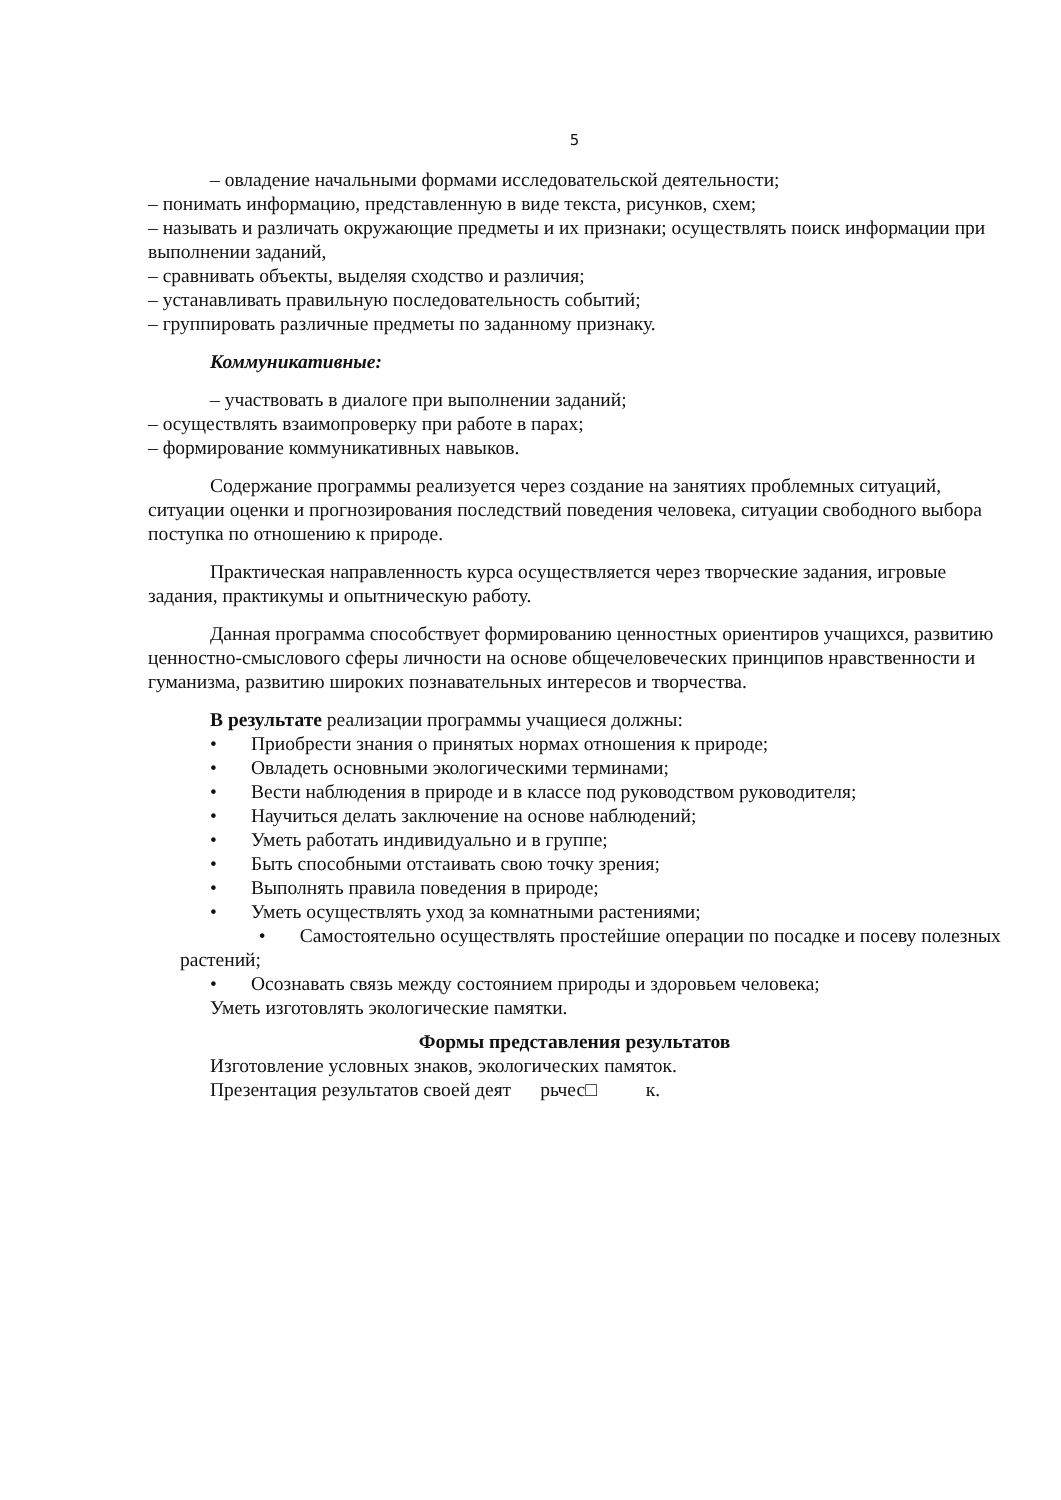5
– овладение начальными формами исследовательской деятельности;
– понимать информацию, представленную в виде текста, рисунков, схем;
– называть и различать окружающие предметы и их признаки; осуществлять поиск информации при выполнении заданий,
– сравнивать объекты, выделяя сходство и различия;
– устанавливать правильную последовательность событий;
– группировать различные предметы по заданному признаку.
Коммуникативные:
– участвовать в диалоге при выполнении заданий;
– осуществлять взаимопроверку при работе в парах;
– формирование коммуникативных навыков.
Содержание программы реализуется через создание на занятиях проблемных ситуаций, ситуации оценки и прогнозирования последствий поведения человека, ситуации свободного выбора поступка по отношению к природе.
Практическая направленность курса осуществляется через творческие задания, игровые задания, практикумы и опытническую работу.
Данная программа способствует формированию ценностных ориентиров учащихся, развитию ценностно-смыслового сферы личности на основе общечеловеческих принципов нравственности и гуманизма, развитию широких познавательных интересов и творчества.
В результате реализации программы учащиеся должны:
• Приобрести знания о принятых нормах отношения к природе;
• Овладеть основными экологическими терминами;
• Вести наблюдения в природе и в классе под руководством руководителя;
• Научиться делать заключение на основе наблюдений;
• Уметь работать индивидуально и в группе;
• Быть способными отстаивать свою точку зрения;
• Выполнять правила поведения в природе;
• Уметь осуществлять уход за комнатными растениями;
• Самостоятельно осуществлять простейшие операции по посадке и посеву полезных растений;
• Осознавать связь между состоянием природы и здоровьем человека;
Уметь изготовлять экологические памятки.
Формы представления результатов
Изготовление условных знаков, экологических памяток.
Презентация результатов своей деят рьчес□ к.